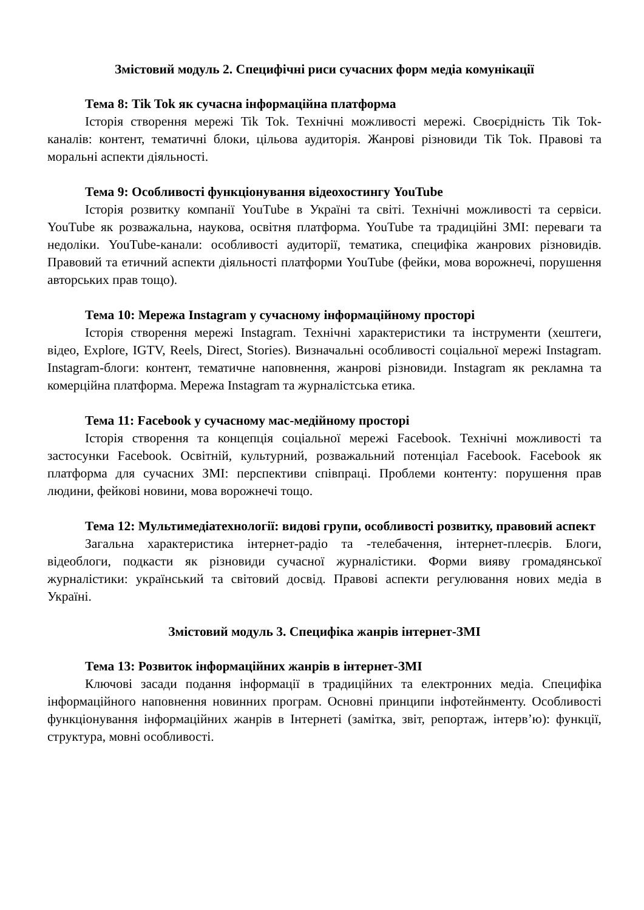Змістовий модуль 2. Специфічні риси сучасних форм медіа комунікації
Тема 8: Tik Tok як сучасна інформаційна платформа
Історія створення мережі Tik Tok. Технічні можливості мережі. Своєрідність Tik Tok-каналів: контент, тематичні блоки, цільова аудиторія. Жанрові різновиди Tik Tok. Правові та моральні аспекти діяльності.
Тема 9: Особливості функціонування відеохостингу YouTube
Історія розвитку компанії YouTube в Україні та світі. Технічні можливості та сервіси. YouTube як розважальна, наукова, освітня платформа. YouTube та традиційні ЗМІ: переваги та недоліки. YouTube-канали: особливості аудиторії, тематика, специфіка жанрових різновидів. Правовий та етичний аспекти діяльності платформи YouTube (фейки, мова ворожнечі, порушення авторських прав тощо).
Тема 10: Мережа Instagram у сучасному інформаційному просторі
Історія створення мережі Instagram. Технічні характеристики та інструменти (хештеги, відео, Explore, IGTV, Reels, Direct, Stories). Визначальні особливості соціальної мережі Instagram. Instagram-блоги: контент, тематичне наповнення, жанрові різновиди. Instagram як рекламна та комерційна платформа. Мережа Instagram та журналістська етика.
Тема 11: Facebook у сучасному мас-медійному просторі
Історія створення та концепція соціальної мережі Facebook. Технічні можливості та застосунки Facebook. Освітній, культурний, розважальний потенціал Facebook. Facebook як платформа для сучасних ЗМІ: перспективи співпраці. Проблеми контенту: порушення прав людини, фейкові новини, мова ворожнечі тощо.
Тема 12: Мультимедіатехнології: видові групи, особливості розвитку, правовий аспект
Загальна характеристика інтернет-радіо та -телебачення, інтернет-плеєрів. Блоги, відеоблоги, подкасти як різновиди сучасної журналістики. Форми вияву громадянської журналістики: український та світовий досвід. Правові аспекти регулювання нових медіа в Україні.
Змістовий модуль 3. Специфіка жанрів інтернет-ЗМІ
Тема 13: Розвиток інформаційних жанрів в інтернет-ЗМІ
Ключові засади подання інформації в традиційних та електронних медіа. Специфіка інформаційного наповнення новинних програм. Основні принципи інфотейнменту. Особливості функціонування інформаційних жанрів в Інтернеті (замітка, звіт, репортаж, інтерв’ю): функції, структура, мовні особливості.